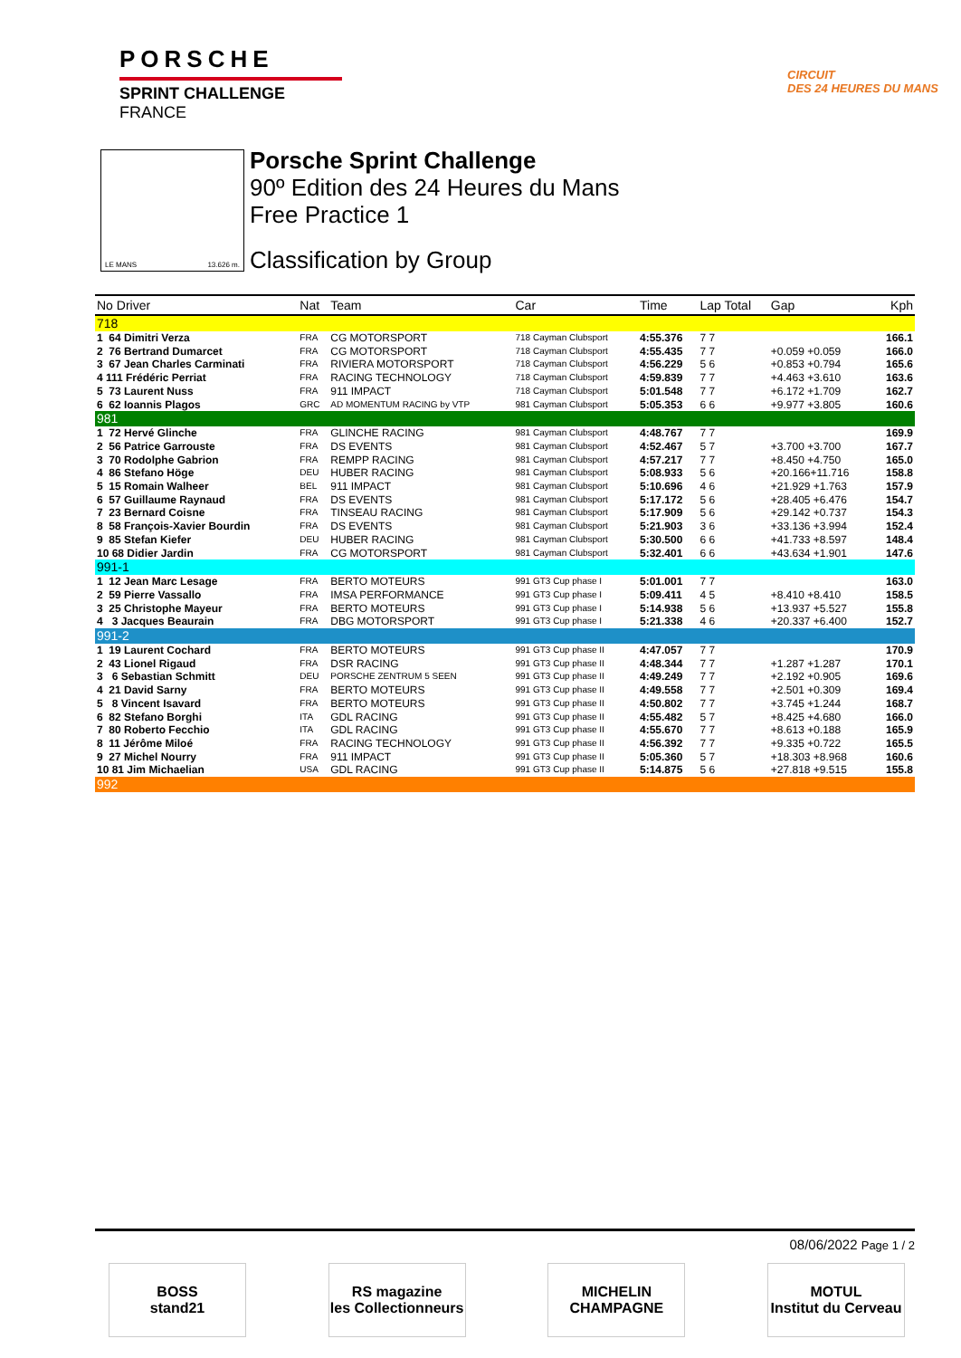PORSCHE
SPRINT CHALLENGE
FRANCE
CIRCUIT
DES 24 HEURES DU MANS
LE MANS 13.626 m.
Porsche Sprint Challenge
90º Edition des 24 Heures du Mans
Free Practice 1
Classification by Group
| No Driver | Nat | Team | Car | Time | Lap Total | Gap | Kph |
| --- | --- | --- | --- | --- | --- | --- | --- |
| 718 | | | | | | | |
| 1 64 Dimitri Verza | FRA | CG MOTORSPORT | 718 Cayman Clubsport | 4:55.376 | 7 7 | | 166.1 |
| 2 76 Bertrand Dumarcet | FRA | CG MOTORSPORT | 718 Cayman Clubsport | 4:55.435 | 7 7 | +0.059 +0.059 | 166.0 |
| 3 67 Jean Charles Carminati | FRA | RIVIERA MOTORSPORT | 718 Cayman Clubsport | 4:56.229 | 5 6 | +0.853 +0.794 | 165.6 |
| 4 111 Frédéric Perriat | FRA | RACING TECHNOLOGY | 718 Cayman Clubsport | 4:59.839 | 7 7 | +4.463 +3.610 | 163.6 |
| 5 73 Laurent Nuss | FRA | 911 IMPACT | 718 Cayman Clubsport | 5:01.548 | 7 7 | +6.172 +1.709 | 162.7 |
| 6 62 Ioannis Plagos | GRC | AD MOMENTUM RACING by VTP | 981 Cayman Clubsport | 5:05.353 | 6 6 | +9.977 +3.805 | 160.6 |
| 981 | | | | | | | |
| 1 72 Hervé Glinche | FRA | GLINCHE RACING | 981 Cayman Clubsport | 4:48.767 | 7 7 | | 169.9 |
| 2 56 Patrice Garrouste | FRA | DS EVENTS | 981 Cayman Clubsport | 4:52.467 | 5 7 | +3.700 +3.700 | 167.7 |
| 3 70 Rodolphe Gabrion | FRA | REMPP RACING | 981 Cayman Clubsport | 4:57.217 | 7 7 | +8.450 +4.750 | 165.0 |
| 4 86 Stefano Höge | DEU | HUBER RACING | 981 Cayman Clubsport | 5:08.933 | 5 6 | +20.166+11.716 | 158.8 |
| 5 15 Romain Walheer | BEL | 911 IMPACT | 981 Cayman Clubsport | 5:10.696 | 4 6 | +21.929 +1.763 | 157.9 |
| 6 57 Guillaume Raynaud | FRA | DS EVENTS | 981 Cayman Clubsport | 5:17.172 | 5 6 | +28.405 +6.476 | 154.7 |
| 7 23 Bernard Coisne | FRA | TINSEAU RACING | 981 Cayman Clubsport | 5:17.909 | 5 6 | +29.142 +0.737 | 154.3 |
| 8 58 François-Xavier Bourdin | FRA | DS EVENTS | 981 Cayman Clubsport | 5:21.903 | 3 6 | +33.136 +3.994 | 152.4 |
| 9 85 Stefan Kiefer | DEU | HUBER RACING | 981 Cayman Clubsport | 5:30.500 | 6 6 | +41.733 +8.597 | 148.4 |
| 10 68 Didier Jardin | FRA | CG MOTORSPORT | 981 Cayman Clubsport | 5:32.401 | 6 6 | +43.634 +1.901 | 147.6 |
| 991-1 | | | | | | | |
| 1 12 Jean Marc Lesage | FRA | BERTO MOTEURS | 991 GT3 Cup phase I | 5:01.001 | 7 7 | | 163.0 |
| 2 59 Pierre Vassallo | FRA | IMSA PERFORMANCE | 991 GT3 Cup phase I | 5:09.411 | 4 5 | +8.410 +8.410 | 158.5 |
| 3 25 Christophe Mayeur | FRA | BERTO MOTEURS | 991 GT3 Cup phase I | 5:14.938 | 5 6 | +13.937 +5.527 | 155.8 |
| 4 3 Jacques Beaurain | FRA | DBG MOTORSPORT | 991 GT3 Cup phase I | 5:21.338 | 4 6 | +20.337 +6.400 | 152.7 |
| 991-2 | | | | | | | |
| 1 19 Laurent Cochard | FRA | BERTO MOTEURS | 991 GT3 Cup phase II | 4:47.057 | 7 7 | | 170.9 |
| 2 43 Lionel Rigaud | FRA | DSR RACING | 991 GT3 Cup phase II | 4:48.344 | 7 7 | +1.287 +1.287 | 170.1 |
| 3 6 Sebastian Schmitt | DEU | PORSCHE ZENTRUM 5 SEEN | 991 GT3 Cup phase II | 4:49.249 | 7 7 | +2.192 +0.905 | 169.6 |
| 4 21 David Sarny | FRA | BERTO MOTEURS | 991 GT3 Cup phase II | 4:49.558 | 7 7 | +2.501 +0.309 | 169.4 |
| 5 8 Vincent Isavard | FRA | BERTO MOTEURS | 991 GT3 Cup phase II | 4:50.802 | 7 7 | +3.745 +1.244 | 168.7 |
| 6 82 Stefano Borghi | ITA | GDL RACING | 991 GT3 Cup phase II | 4:55.482 | 5 7 | +8.425 +4.680 | 166.0 |
| 7 80 Roberto Fecchio | ITA | GDL RACING | 991 GT3 Cup phase II | 4:55.670 | 7 7 | +8.613 +0.188 | 165.9 |
| 8 11 Jérôme Miloé | FRA | RACING TECHNOLOGY | 991 GT3 Cup phase II | 4:56.392 | 7 7 | +9.335 +0.722 | 165.5 |
| 9 27 Michel Nourry | FRA | 911 IMPACT | 991 GT3 Cup phase II | 5:05.360 | 5 7 | +18.303 +8.968 | 160.6 |
| 10 81 Jim Michaelian | USA | GDL RACING | 991 GT3 Cup phase II | 5:14.875 | 5 6 | +27.818 +9.515 | 155.8 |
| 992 | | | | | | | |
08/06/2022 Page 1 / 2
BOSS
stand21
RS magazine
les Collectionneurs
MICHELIN
CHAMPAGNE
MOTUL
Institut du Cerveau